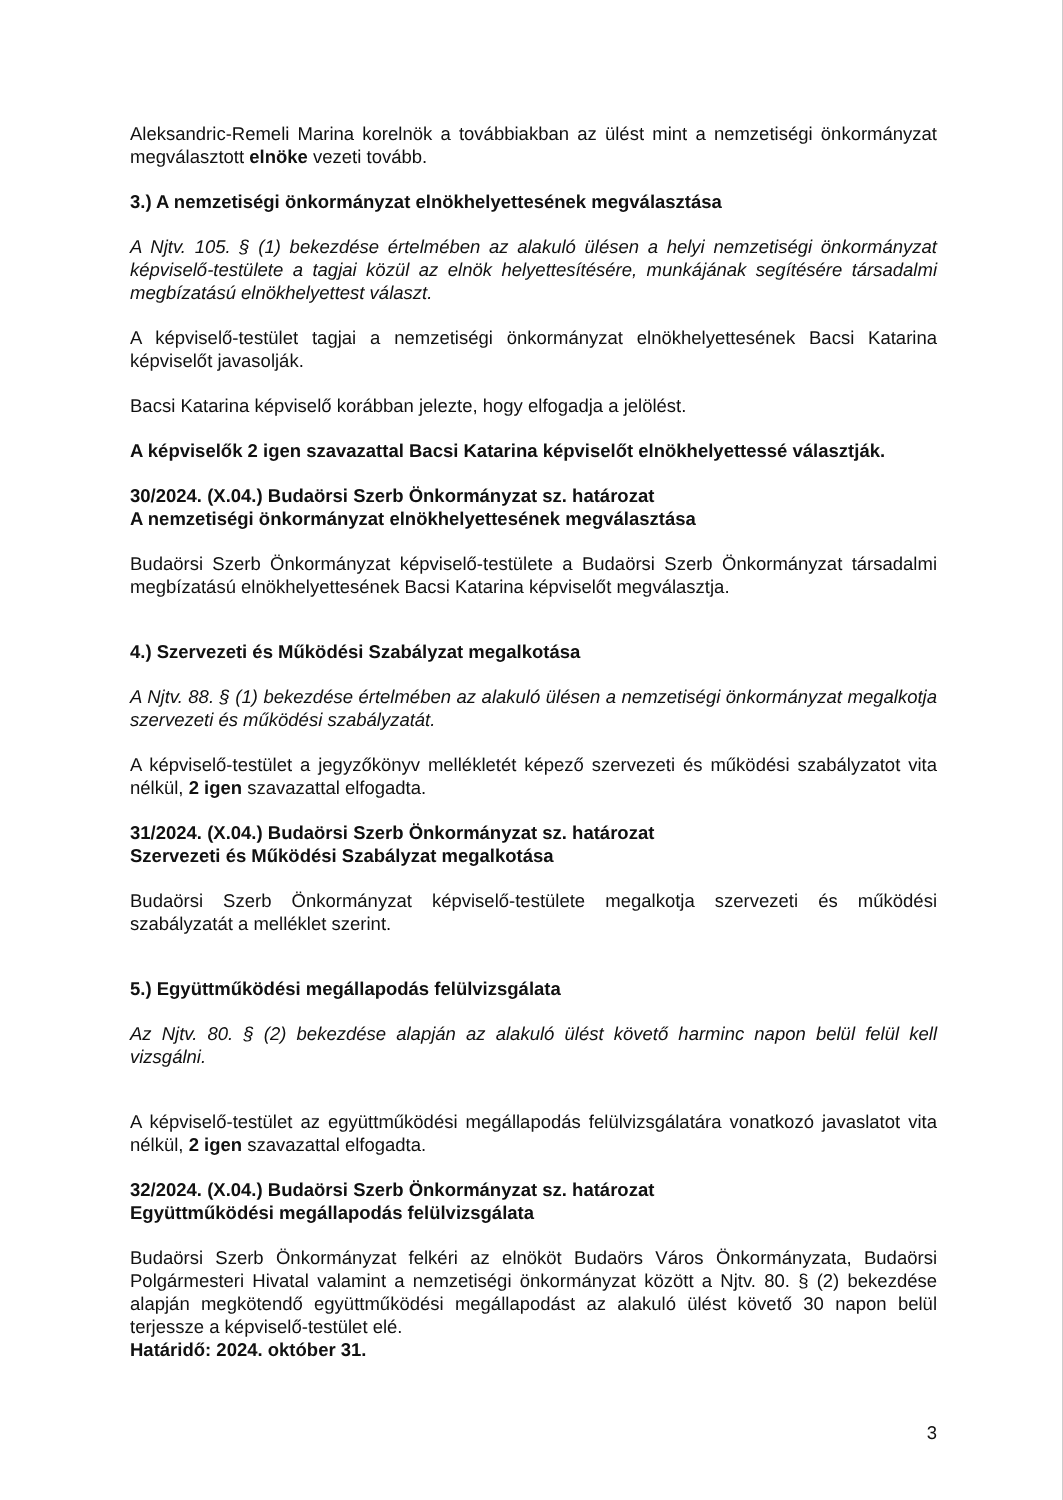Aleksandric-Remeli Marina korelnök a továbbiakban az ülést mint a nemzetiségi önkormányzat megválasztott elnöke vezeti tovább.
3.) A nemzetiségi önkormányzat elnökhelyettesének megválasztása
A Njtv. 105. § (1) bekezdése értelmében az alakuló ülésen a helyi nemzetiségi önkormányzat képviselő-testülete a tagjai közül az elnök helyettesítésére, munkájának segítésére társadalmi megbízatású elnökhelyettest választ.
A képviselő-testület tagjai a nemzetiségi önkormányzat elnökhelyettesének Bacsi Katarina képviselőt javasolják.
Bacsi Katarina képviselő korábban jelezte, hogy elfogadja a jelölést.
A képviselők 2 igen szavazattal Bacsi Katarina képviselőt elnökhelyettessé választják.
30/2024. (X.04.) Budaörsi Szerb Önkormányzat sz. határozat
A nemzetiségi önkormányzat elnökhelyettesének megválasztása
Budaörsi Szerb Önkormányzat képviselő-testülete a Budaörsi Szerb Önkormányzat társadalmi megbízatású elnökhelyettesének Bacsi Katarina képviselőt megválasztja.
4.) Szervezeti és Működési Szabályzat megalkotása
A Njtv. 88. § (1) bekezdése értelmében az alakuló ülésen a nemzetiségi önkormányzat megalkotja szervezeti és működési szabályzatát.
A képviselő-testület a jegyzőkönyv mellékletét képező szervezeti és működési szabályzatot vita nélkül, 2 igen szavazattal elfogadta.
31/2024. (X.04.) Budaörsi Szerb Önkormányzat sz. határozat
Szervezeti és Működési Szabályzat megalkotása
Budaörsi Szerb Önkormányzat képviselő-testülete megalkotja szervezeti és működési szabályzatát a melléklet szerint.
5.) Együttműködési megállapodás felülvizsgálata
Az Njtv. 80. § (2) bekezdése alapján az alakuló ülést követő harminc napon belül felül kell vizsgálni.
A képviselő-testület az együttműködési megállapodás felülvizsgálatára vonatkozó javaslatot vita nélkül, 2 igen szavazattal elfogadta.
32/2024. (X.04.) Budaörsi Szerb Önkormányzat sz. határozat
Együttműködési megállapodás felülvizsgálata
Budaörsi Szerb Önkormányzat felkéri az elnököt Budaörs Város Önkormányzata, Budaörsi Polgármesteri Hivatal valamint a nemzetiségi önkormányzat között a Njtv. 80. § (2) bekezdése alapján megkötendő együttműködési megállapodást az alakuló ülést követő 30 napon belül terjessze a képviselő-testület elé.
Határidő: 2024. október 31.
3